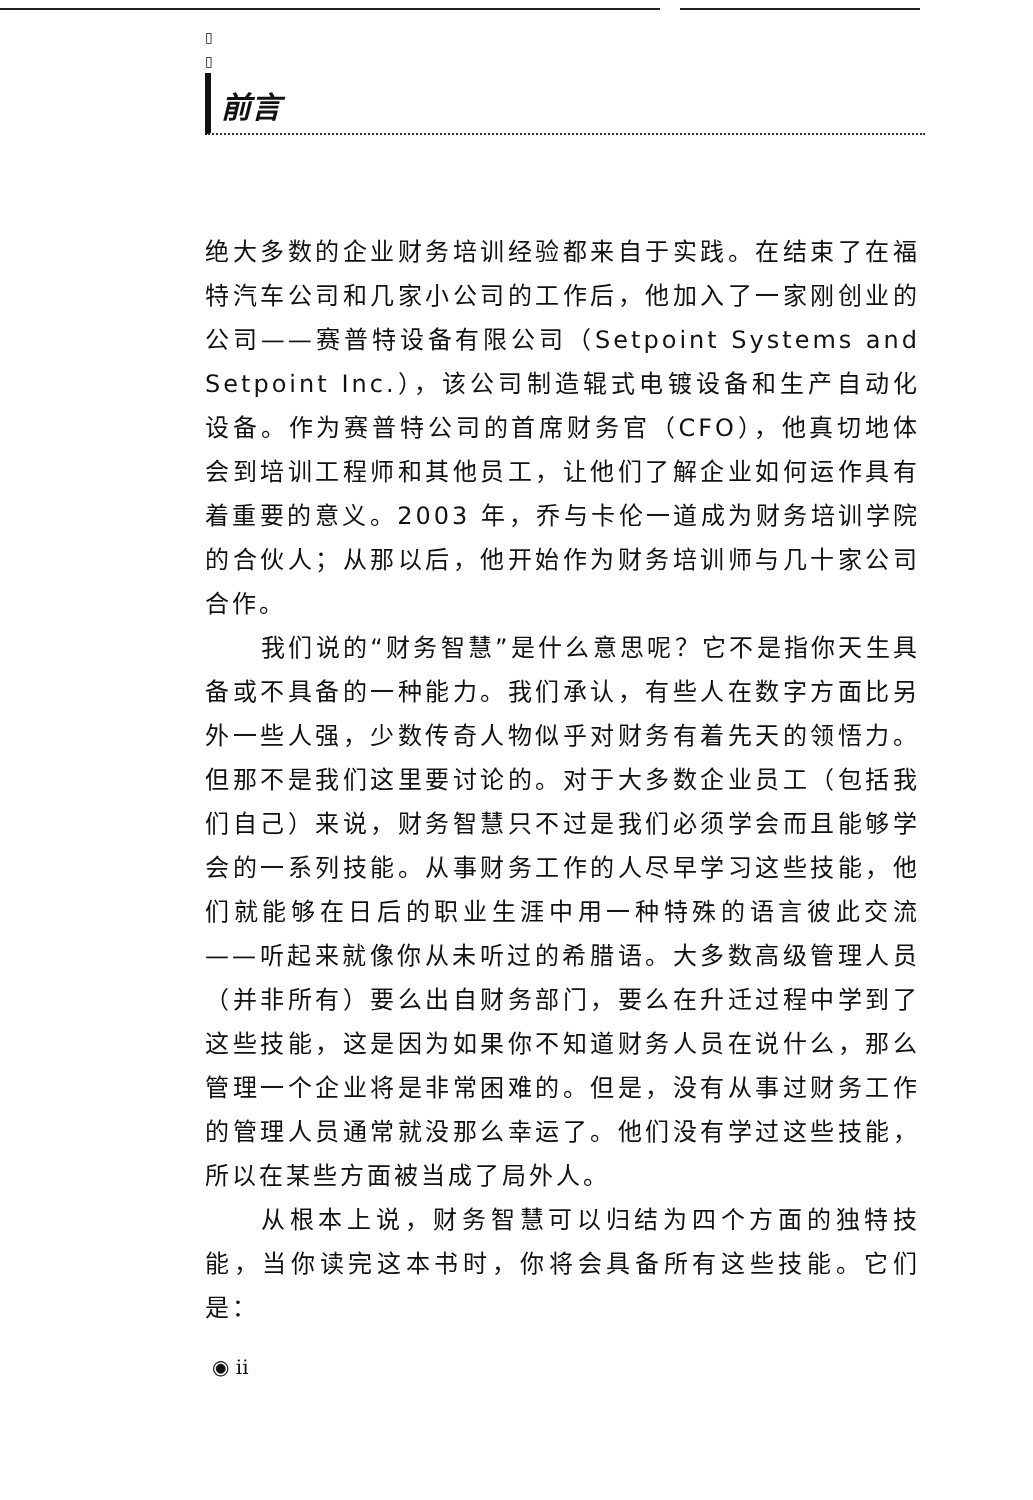▯
▯
前言
绝大多数的企业财务培训经验都来自于实践。在结束了在福特汽车公司和几家小公司的工作后，他加入了一家刚创业的公司——赛普特设备有限公司（Setpoint Systems and Setpoint Inc.），该公司制造辊式电镀设备和生产自动化设备。作为赛普特公司的首席财务官（CFO），他真切地体会到培训工程师和其他员工，让他们了解企业如何运作具有着重要的意义。2003 年，乔与卡伦一道成为财务培训学院的合伙人；从那以后，他开始作为财务培训师与几十家公司合作。
我们说的“财务智慧”是什么意思呢？它不是指你天生具备或不具备的一种能力。我们承认，有些人在数字方面比另外一些人强，少数传奇人物似乎对财务有着先天的领悟力。但那不是我们这里要讨论的。对于大多数企业员工（包括我们自己）来说，财务智慧只不过是我们必须学会而且能够学会的一系列技能。从事财务工作的人尽早学习这些技能，他们就能够在日后的职业生涯中用一种特殊的语言彼此交流——听起来就像你从未听过的希腊语。大多数高级管理人员（并非所有）要么出自财务部门，要么在升迁过程中学到了这些技能，这是因为如果你不知道财务人员在说什么，那么管理一个企业将是非常困难的。但是，没有从事过财务工作的管理人员通常就没那么幸运了。他们没有学过这些技能，所以在某些方面被当成了局外人。
从根本上说，财务智慧可以归结为四个方面的独特技能，当你读完这本书时，你将会具备所有这些技能。它们是：
◉ ii